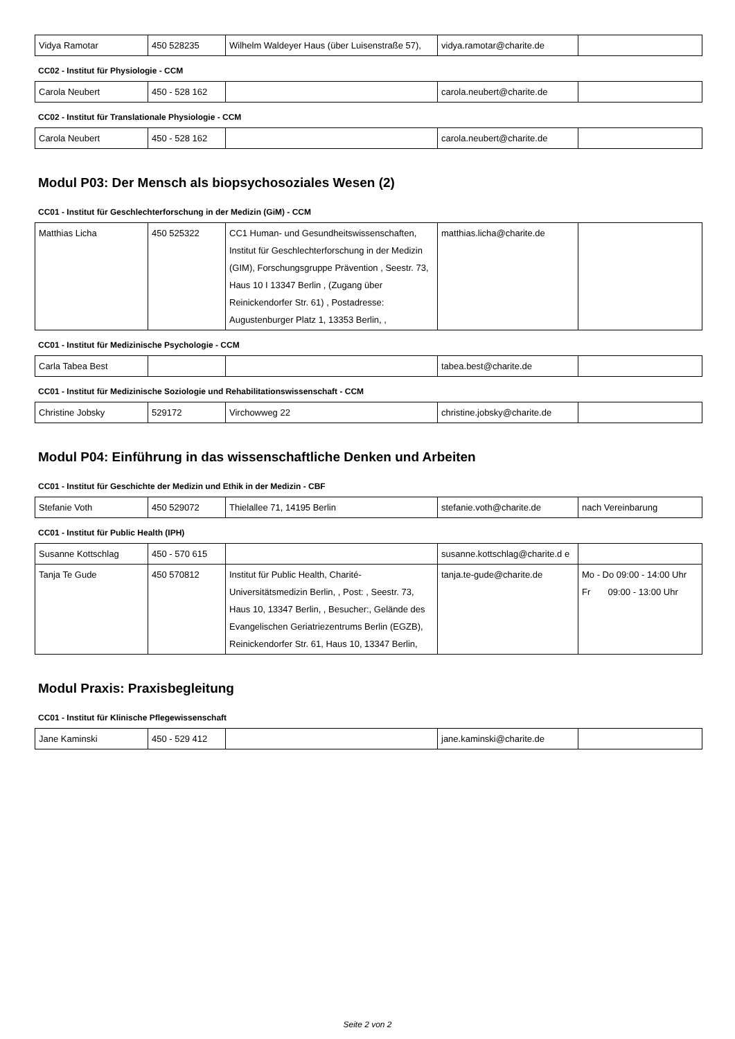| Vidya Ramotar | 450 528235 | Wilhelm Waldeyer Haus (über Luisenstraße 57), | vidya.ramotar@charite.de | |
CC02 - Institut für Physiologie - CCM
| Carola Neubert | 450 - 528 162 | | carola.neubert@charite.de | |
CC02 - Institut für Translationale Physiologie - CCM
| Carola Neubert | 450 - 528 162 | | carola.neubert@charite.de | |
Modul P03: Der Mensch als biopsychosoziales Wesen (2)
CC01 - Institut für Geschlechterforschung in der Medizin (GiM) - CCM
| Matthias Licha | 450 525322 | CC1 Human- und Gesundheitswissenschaften, Institut für Geschlechterforschung in der Medizin (GIM), Forschungsgruppe Prävention , Seestr. 73, Haus 10 I 13347 Berlin , (Zugang über Reinickendorfer Str. 61) , Postadresse: Augustenburger Platz 1, 13353 Berlin, , | matthias.licha@charite.de | |
CC01 - Institut für Medizinische Psychologie - CCM
| Carla Tabea Best | | | tabea.best@charite.de | |
CC01 - Institut für Medizinische Soziologie und Rehabilitationswissenschaft - CCM
| Christine Jobsky | 529172 | Virchowweg 22 | christine.jobsky@charite.de | |
Modul P04: Einführung in das wissenschaftliche Denken und Arbeiten
CC01 - Institut für Geschichte der Medizin und Ethik in der Medizin - CBF
| Stefanie Voth | 450 529072 | Thielallee 71, 14195 Berlin | stefanie.voth@charite.de | nach Vereinbarung |
CC01 - Institut für Public Health (IPH)
| Susanne Kottschlag | 450 - 570 615 | | susanne.kottschlag@charite.d e | |
| Tanja Te Gude | 450 570812 | Institut für Public Health, Charité-Universitätsmedizin Berlin, , Post: , Seestr. 73, Haus 10, 13347 Berlin, , Besucher:, Gelände des Evangelischen Geriatriezentrums Berlin (EGZB), Reinickendorfer Str. 61, Haus 10, 13347 Berlin, | tanja.te-gude@charite.de | Mo - Do 09:00 - 14:00 Uhr Fr 09:00 - 13:00 Uhr |
Modul Praxis: Praxisbegleitung
CC01 - Institut für Klinische Pflegewissenschaft
| Jane Kaminski | 450 - 529 412 | | jane.kaminski@charite.de | |
Seite 2 von 2